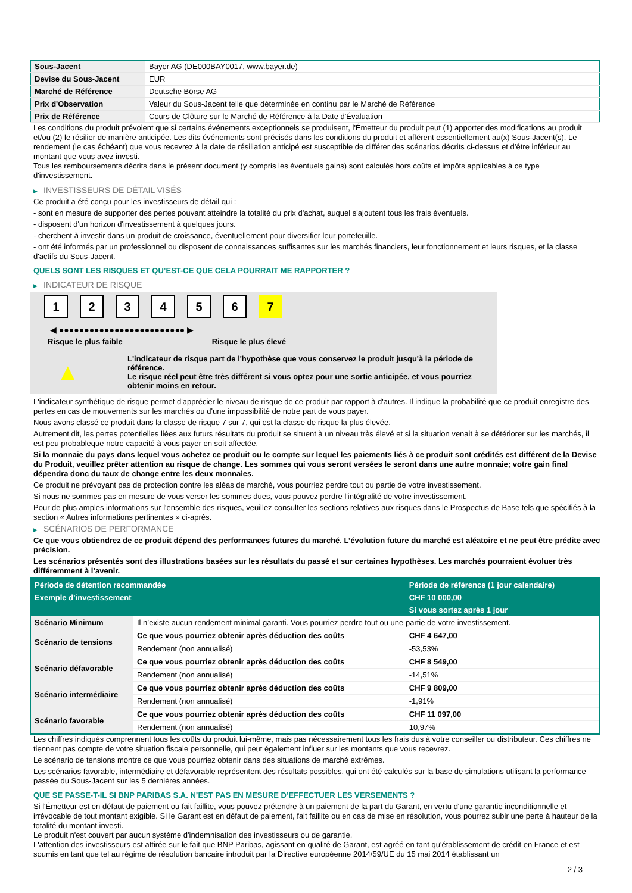| Sous-Jacent | Bayer AG (DE000BAY0017, www.bayer.de) |
| Devise du Sous-Jacent | EUR |
| Marché de Référence | Deutsche Börse AG |
| Prix d'Observation | Valeur du Sous-Jacent telle que déterminée en continu par le Marché de Référence |
| Prix de Référence | Cours de Clôture sur le Marché de Référence à la Date d'Évaluation |
Les conditions du produit prévoient que si certains événements exceptionnels se produisent, l'Émetteur du produit peut (1) apporter des modifications au produit et/ou (2) le résilier de manière anticipée. Les dits événements sont précisés dans les conditions du produit et afférent essentiellement au(x) Sous-Jacent(s). Le rendement (le cas échéant) que vous recevrez à la date de résiliation anticipé est susceptible de différer des scénarios décrits ci-dessus et d’être inférieur au montant que vous avez investi.
Tous les remboursements décrits dans le présent document (y compris les éventuels gains) sont calculés hors coûts et impôts applicables à ce type d'investissement.
▶ INVESTISSEURS DE DÉTAIL VISÉS
Ce produit a été conçu pour les investisseurs de détail qui :
- sont en mesure de supporter des pertes pouvant atteindre la totalité du prix d'achat, auquel s'ajoutent tous les frais éventuels.
- disposent d'un horizon d'investissement à quelques jours.
- cherchent à investir dans un produit de croissance, éventuellement pour diversifier leur portefeuille.
- ont été informés par un professionnel ou disposent de connaissances suffisantes sur les marchés financiers, leur fonctionnement et leurs risques, et la classe d'actifs du Sous-Jacent.
QUELS SONT LES RISQUES ET QU’EST-CE QUE CELA POURRAIT ME RAPPORTER ?
▶ INDICATEUR DE RISQUE
1234567
◀ ●●●●●●●●●●●●●●●●●●●●●●●●● ▶
Risque le plus faible Risque le plus élevé
▲
L'indicateur de risque part de l'hypothèse que vous conservez le produit jusqu'à la période de référence.
Le risque réel peut être très différent si vous optez pour une sortie anticipée, et vous pourriez obtenir moins en retour.
L'indicateur synthétique de risque permet d'apprécier le niveau de risque de ce produit par rapport à d'autres. Il indique la probabilité que ce produit enregistre des pertes en cas de mouvements sur les marchés ou d'une impossibilité de notre part de vous payer.
Nous avons classé ce produit dans la classe de risque 7 sur 7, qui est la classe de risque la plus élevée.
Autrement dit, les pertes potentielles liées aux futurs résultats du produit se situent à un niveau très élevé et si la situation venait à se détériorer sur les marchés, il est peu probableque notre capacité à vous payer en soit affectée.
Si la monnaie du pays dans lequel vous achetez ce produit ou le compte sur lequel les paiements liés à ce produit sont crédités est différent de la Devise du Produit, veuillez prêter attention au risque de change. Les sommes qui vous seront versées le seront dans une autre monnaie; votre gain final dépendra donc du taux de change entre les deux monnaies.
Ce produit ne prévoyant pas de protection contre les aléas de marché, vous pourriez perdre tout ou partie de votre investissement.
Si nous ne sommes pas en mesure de vous verser les sommes dues, vous pouvez perdre l'intégralité de votre investissement.
Pour de plus amples informations sur l'ensemble des risques, veuillez consulter les sections relatives aux risques dans le Prospectus de Base tels que spécifiés à la section « Autres informations pertinentes » ci-après.
▶ SCÉNARIOS DE PERFORMANCE
Ce que vous obtiendrez de ce produit dépend des performances futures du marché. L’évolution future du marché est aléatoire et ne peut être prédite avec précision.
Les scénarios présentés sont des illustrations basées sur les résultats du passé et sur certaines hypothèses. Les marchés pourraient évoluer très différemment à l’avenir.
| Période de détention recommandée | | Période de référence (1 jour calendaire) |
| --- | --- | --- |
| Exemple d’investissement | | CHF 10 000,00 |
| | | Si vous sortez après 1 jour |
| Scénario Minimum | Il n’existe aucun rendement minimal garanti. Vous pourriez perdre tout ou une partie de votre investissement. | |
| Scénario de tensions | Ce que vous pourriez obtenir après déduction des coûts | CHF 4 647,00 |
| | Rendement (non annualisé) | -53,53% |
| Scénario défavorable | Ce que vous pourriez obtenir après déduction des coûts | CHF 8 549,00 |
| | Rendement (non annualisé) | -14,51% |
| Scénario intermédiaire | Ce que vous pourriez obtenir après déduction des coûts | CHF 9 809,00 |
| | Rendement (non annualisé) | -1,91% |
| Scénario favorable | Ce que vous pourriez obtenir après déduction des coûts | CHF 11 097,00 |
| | Rendement (non annualisé) | 10,97% |
Les chiffres indiqués comprennent tous les coûts du produit lui-même, mais pas nécessairement tous les frais dus à votre conseiller ou distributeur. Ces chiffres ne tiennent pas compte de votre situation fiscale personnelle, qui peut également influer sur les montants que vous recevrez.
Le scénario de tensions montre ce que vous pourriez obtenir dans des situations de marché extrêmes.
Les scénarios favorable, intermédiaire et défavorable représentent des résultats possibles, qui ont été calculés sur la base de simulations utilisant la performance passée du Sous-Jacent sur les 5 dernières années.
QUE SE PASSE-T-IL SI BNP PARIBAS S.A. N’EST PAS EN MESURE D’EFFECTUER LES VERSEMENTS ?
Si l'Émetteur est en défaut de paiement ou fait faillite, vous pouvez prétendre à un paiement de la part du Garant, en vertu d'une garantie inconditionnelle et irrévocable de tout montant exigible. Si le Garant est en défaut de paiement, fait faillite ou en cas de mise en résolution, vous pourrez subir une perte à hauteur de la totalité du montant investi.
Le produit n'est couvert par aucun système d'indemnisation des investisseurs ou de garantie.
L'attention des investisseurs est attirée sur le fait que BNP Paribas, agissant en qualité de Garant, est agréé en tant qu'établissement de crédit en France et est soumis en tant que tel au régime de résolution bancaire introduit par la Directive européenne 2014/59/UE du 15 mai 2014 établissant un
2 / 3